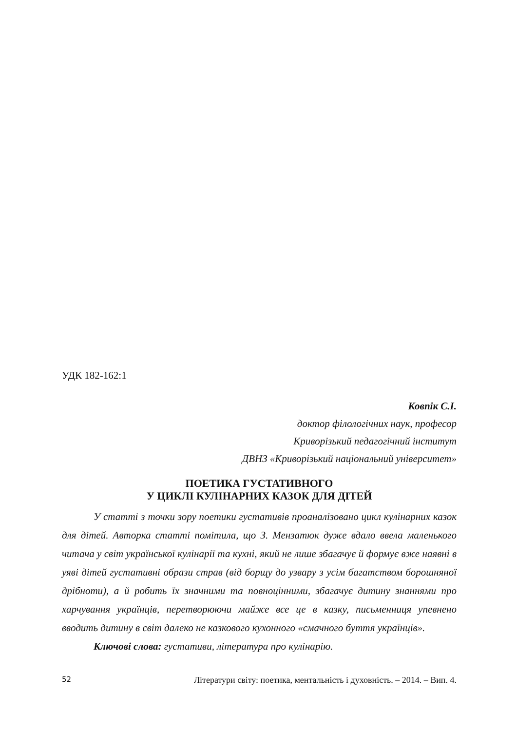УДК 182-162:1
Ковпік С.І.
доктор філологічних наук, професор
Криворізький педагогічний інститут
ДВНЗ «Криворізький національний університет»
ПОЕТИКА ГУСТАТИВНОГО
У ЦИКЛІ КУЛІНАРНИХ КАЗОК ДЛЯ ДІТЕЙ
У статті з точки зору поетики густативів проаналізовано цикл кулінарних казок для дітей. Авторка статті помітила, що З. Мензатюк дуже вдало ввела маленького читача у світ української кулінарії та кухні, який не лише збагачує й формує вже наявні в уяві дітей густативні образи страв (від борщу до узвару з усім багатством борошняної дрібноти), а й робить їх значними та повноцінними, збагачує дитину знаннями про харчування українців, перетворюючи майже все це в казку, письменниця упевнено вводить дитину в світ далеко не казкового кухонного «смачного буття українців».
Ключові слова: густативи, література про кулінарію.
52 Літератури світу: поетика, ментальність і духовність. – 2014. – Вип. 4.